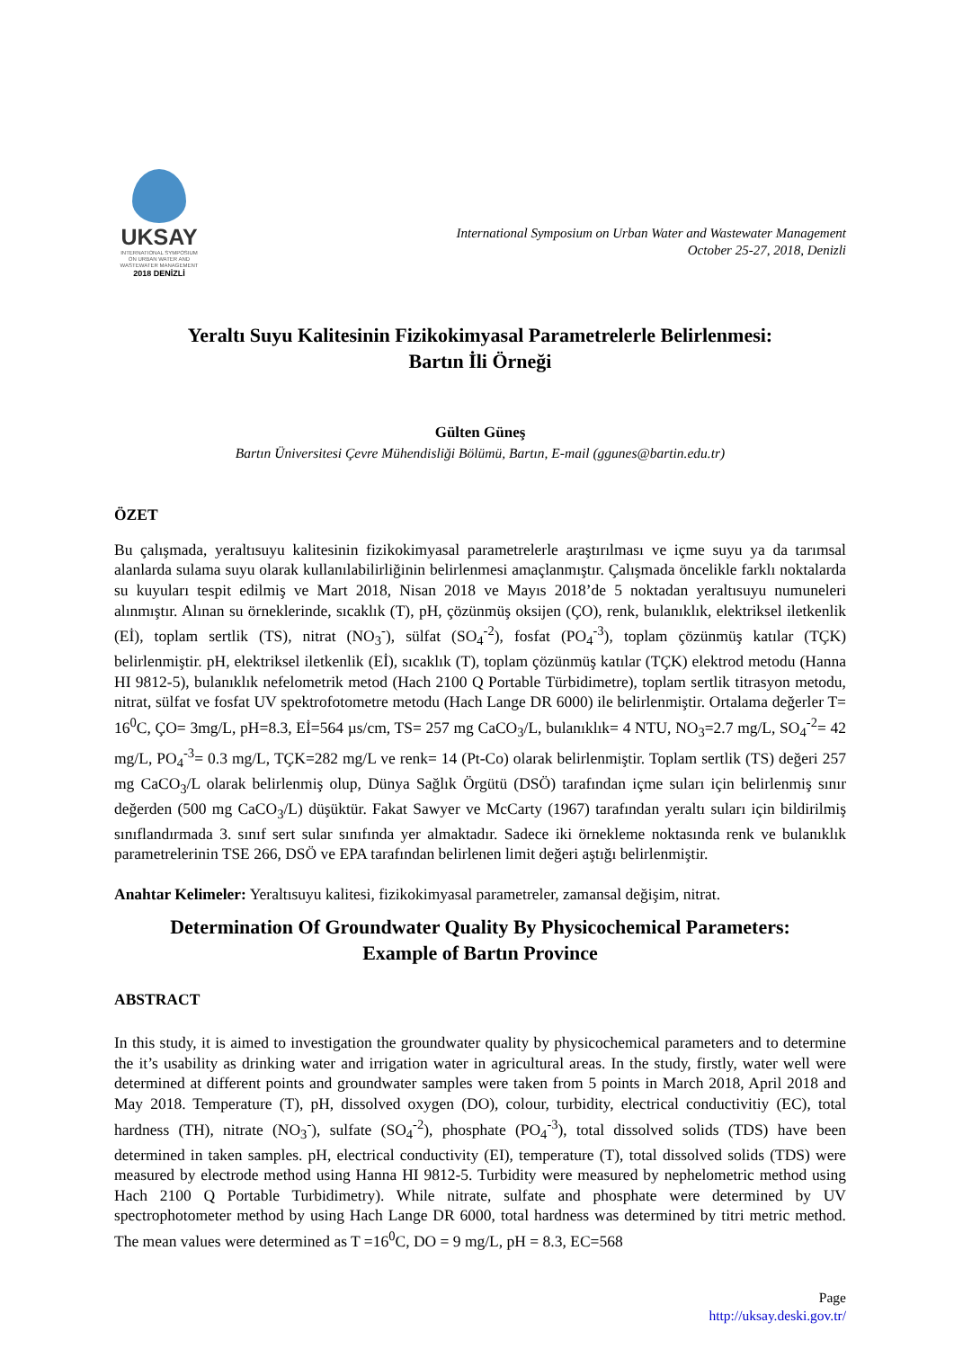UKSAY
INTERNATIONAL SYMPOSIUM
ON URBAN WATER AND
WASTEWATER MANAGEMENT
2018 DENİZLİ
International Symposium on Urban Water and Wastewater Management
October 25-27, 2018, Denizli
Yeraltı Suyu Kalitesinin Fizikokimyasal Parametrelerle Belirlenmesi:
Bartın İli Örneği
Gülten Güneş
Bartın Üniversitesi Çevre Mühendisliği Bölümü, Bartın, E-mail (ggunes@bartin.edu.tr)
ÖZET
Bu çalışmada, yeraltısuyu kalitesinin fizikokimyasal parametrelerle araştırılması ve içme suyu ya da tarımsal alanlarda sulama suyu olarak kullanılabilirliğinin belirlenmesi amaçlanmıştır. Çalışmada öncelikle farklı noktalarda su kuyuları tespit edilmiş ve Mart 2018, Nisan 2018 ve Mayıs 2018’de 5 noktadan yeraltısuyu numuneleri alınmıştır. Alınan su örneklerinde, sıcaklık (T), pH, çözünmüş oksijen (ÇO), renk, bulanıklık, elektriksel iletkenlik (Eİ), toplam sertlik (TS), nitrat (NO<sub>3</sub><sup>-</sup>), sülfat (SO<sub>4</sub><sup>-2</sup>), fosfat (PO<sub>4</sub><sup>-3</sup>), toplam çözünmüş katılar (TÇK) belirlenmiştir. pH, elektriksel iletkenlik (Eİ), sıcaklık (T), toplam çözünmüş katılar (TÇK) elektrod metodu (Hanna HI 9812-5), bulanıklık nefelometrik metod (Hach 2100 Q Portable Türbidimetre), toplam sertlik titrasyon metodu, nitrat, sülfat ve fosfat UV spektrofotometre metodu (Hach Lange DR 6000) ile belirlenmiştir. Ortalama değerler T= 16<sup>0</sup>C, ÇO= 3mg/L, pH=8.3, Eİ=564 µs/cm, TS= 257 mg CaCO<sub>3</sub>/L, bulanıklık= 4 NTU, NO<sub>3</sub>=2.7 mg/L, SO<sub>4</sub><sup>-2</sup>= 42 mg/L, PO<sub>4</sub><sup>-3</sup>= 0.3 mg/L, TÇK=282 mg/L ve renk= 14 (Pt-Co) olarak belirlenmiştir. Toplam sertlik (TS) değeri 257 mg CaCO<sub>3</sub>/L olarak belirlenmiş olup, Dünya Sağlık Örgütü (DSÖ) tarafından içme suları için belirlenmiş sınır değerden (500 mg CaCO<sub>3</sub>/L) düşüktür. Fakat Sawyer ve McCarty (1967) tarafından yeraltı suları için bildirilmiş sınıflandırmada 3. sınıf sert sular sınıfında yer almaktadır. Sadece iki örnekleme noktasında renk ve bulanıklık parametrelerinin TSE 266, DSÖ ve EPA tarafından belirlenen limit değeri aştığı belirlenmiştir.
Anahtar Kelimeler: Yeraltısuyu kalitesi, fizikokimyasal parametreler, zamansal değişim, nitrat.
Determination Of Groundwater Quality By Physicochemical Parameters:
Example of Bartın Province
ABSTRACT
In this study, it is aimed to investigation the groundwater quality by physicochemical parameters and to determine the it’s usability as drinking water and irrigation water in agricultural areas. In the study, firstly, water well were determined at different points and groundwater samples were taken from 5 points in March 2018, April 2018 and May 2018. Temperature (T), pH, dissolved oxygen (DO), colour, turbidity, electrical conductivitiy (EC), total hardness (TH), nitrate (NO<sub>3</sub><sup>-</sup>), sulfate (SO<sub>4</sub><sup>-2</sup>), phosphate (PO<sub>4</sub><sup>-3</sup>), total dissolved solids (TDS) have been determined in taken samples. pH, electrical conductivity (EI), temperature (T), total dissolved solids (TDS) were measured by electrode method using Hanna HI 9812-5. Turbidity were measured by nephelometric method using Hach 2100 Q Portable Turbidimetry). While nitrate, sulfate and phosphate were determined by UV spectrophotometer method by using Hach Lange DR 6000, total hardness was determined by titri metric method. The mean values were determined as T =16<sup>0</sup>C, DO = 9 mg/L, pH = 8.3, EC=568
Page
http://uksay.deski.gov.tr/